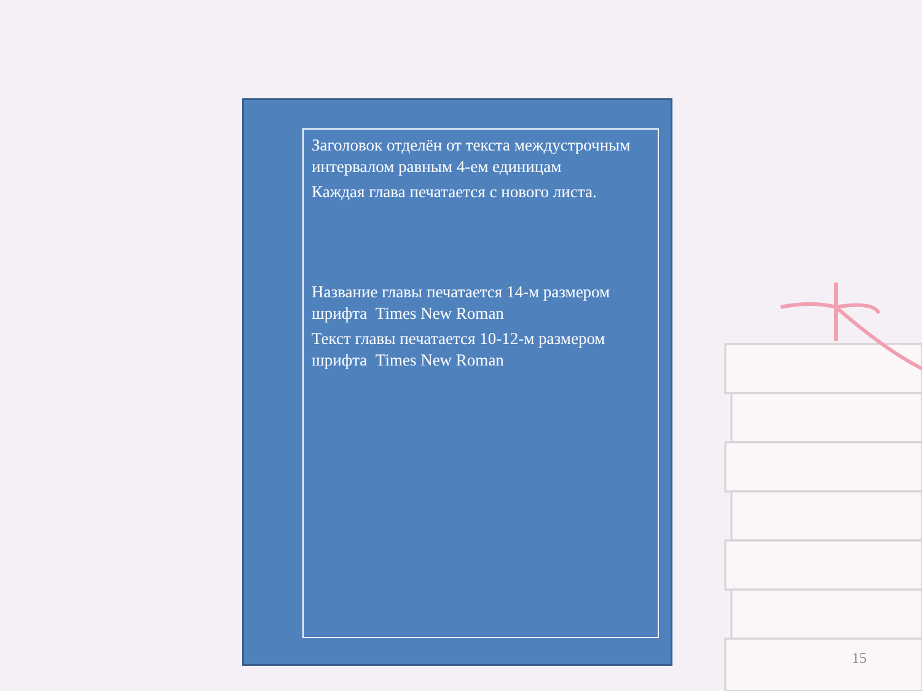Заголовок отделён от текста междустрочным интервалом равным 4-ем единицам
Каждая глава печатается с нового листа.
Название главы печатается 14-м размером шрифта Times New Roman
Текст главы печатается 10-12-м размером шрифта Times New Roman
15